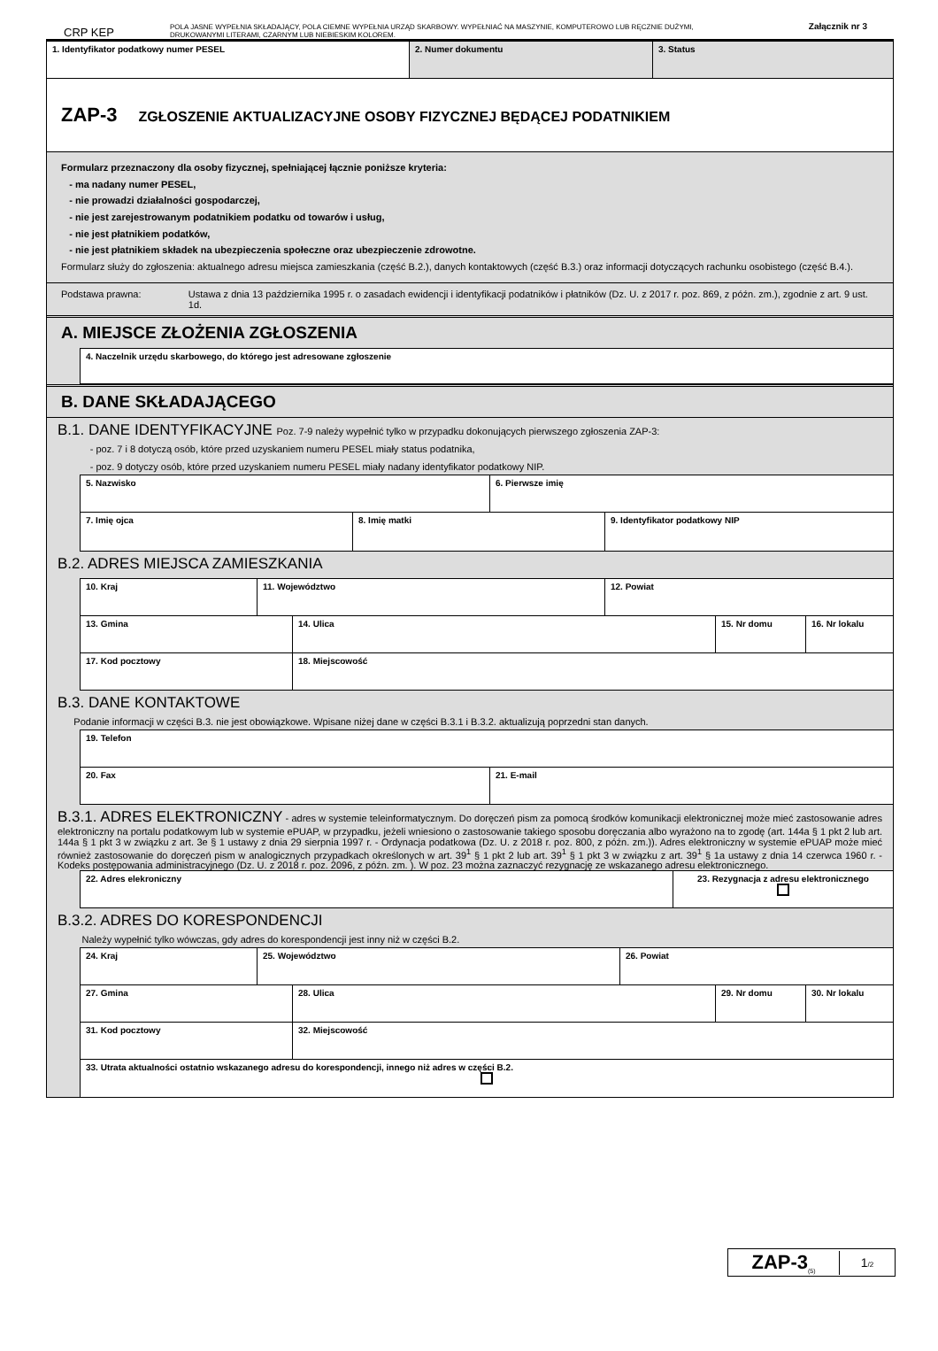Załącznik nr 3
CRP KEP
POLA JASNE WYPEŁNIA SKŁADAJĄCY, POLA CIEMNE WYPEŁNIA URZĄD SKARBOWY. WYPEŁNIAĆ NA MASZYNIE, KOMPUTEROWO LUB RĘCZNIE DUŻYMI,
DRUKOWANYMI LITERAMI, CZARNYM LUB NIEBIESKIM KOLOREM.
1. Identyfikator podatkowy numer PESEL 2. Numer dokumentu 3. Status
ZAP-3 ZGŁOSZENIE AKTUALIZACYJNE OSOBY FIZYCZNEJ BĘDĄCEJ PODATNIKIEM
Formularz przeznaczony dla osoby fizycznej, spełniającej łącznie poniższe kryteria:
- ma nadany numer PESEL,
- nie prowadzi działalności gospodarczej,
- nie jest zarejestrowanym podatnikiem podatku od towarów i usług,
- nie jest płatnikiem podatków,
- nie jest płatnikiem składek na ubezpieczenia społeczne oraz ubezpieczenie zdrowotne.
Formularz służy do zgłoszenia: aktualnego adresu miejsca zamieszkania (część B.2.), danych kontaktowych (część B.3.) oraz informacji dotyczących rachunku osobistego (część B.4.).
Podstawa prawna: Ustawa z dnia 13 października 1995 r. o zasadach ewidencji i identyfikacji podatników i płatników (Dz. U. z 2017 r. poz. 869, z późn. zm.), zgodnie z art. 9 ust. 1d.
A. MIEJSCE ZŁOŻENIA ZGŁOSZENIA
4. Naczelnik urzędu skarbowego, do którego jest adresowane zgłoszenie
B. DANE SKŁADAJĄCEGO
B.1. DANE IDENTYFIKACYJNE Poz. 7-9 należy wypełnić tylko w przypadku dokonujących pierwszego zgłoszenia ZAP-3:
- poz. 7 i 8 dotyczą osób, które przed uzyskaniem numeru PESEL miały status podatnika,
- poz. 9 dotyczy osób, które przed uzyskaniem numeru PESEL miały nadany identyfikator podatkowy NIP.
5. Nazwisko 6. Pierwsze imię
7. Imię ojca 8. Imię matki 9. Identyfikator podatkowy NIP
B.2. ADRES MIEJSCA ZAMIESZKANIA
10. Kraj 11. Województwo 12. Powiat
13. Gmina 14. Ulica 15. Nr domu 16. Nr lokalu
17. Kod pocztowy 18. Miejscowość
B.3. DANE KONTAKTOWE
Podanie informacji w części B.3. nie jest obowiązkowe. Wpisane niżej dane w części B.3.1 i B.3.2. aktualizują poprzedni stan danych.
19. Telefon
20. Fax 21. E-mail
B.3.1. ADRES ELEKTRONICZNY - adres w systemie teleinformatycznym. Do doręczeń pism za pomocą środków komunikacji elektronicznej może mieć zastosowanie adres elektroniczny na portalu podatkowym lub w systemie ePUAP, w przypadku, jeżeli wniesiono o zastosowanie takiego sposobu doręczania albo wyrażono na to zgodę (art. 144a § 1 pkt 2 lub art. 144a § 1 pkt 3 w związku z art. 3e § 1 ustawy z dnia 29 sierpnia 1997 r. - Ordynacja podatkowa (Dz. U. z 2018 r. poz. 800, z późn. zm.)). Adres elektroniczny w systemie ePUAP może mieć również zastosowanie do doręczeń pism w analogicznych przypadkach określonych w art. 39<sup>1</sup> § 1 pkt 2 lub art. 39<sup>1</sup> § 1 pkt 3 w związku z art. 39<sup>1</sup> § 1a ustawy z dnia 14 czerwca 1960 r. - Kodeks postępowania administracyjnego (Dz. U. z 2018 r. poz. 2096, z późn. zm. ). W poz. 23 można zaznaczyć rezygnację ze wskazanego adresu elektronicznego.
22. Adres elekroniczny 23. Rezygnacja z adresu elektronicznego
B.3.2. ADRES DO KORESPONDENCJI
Należy wypełnić tylko wówczas, gdy adres do korespondencji jest inny niż w części B.2.
24. Kraj 25. Województwo 26. Powiat
27. Gmina 28. Ulica 29. Nr domu 30. Nr lokalu
31. Kod pocztowy 32. Miejscowość
33. Utrata aktualności ostatnio wskazanego adresu do korespondencji, innego niż adres w części B.2.
ZAP-3<sub>(5)</sub>
1/2